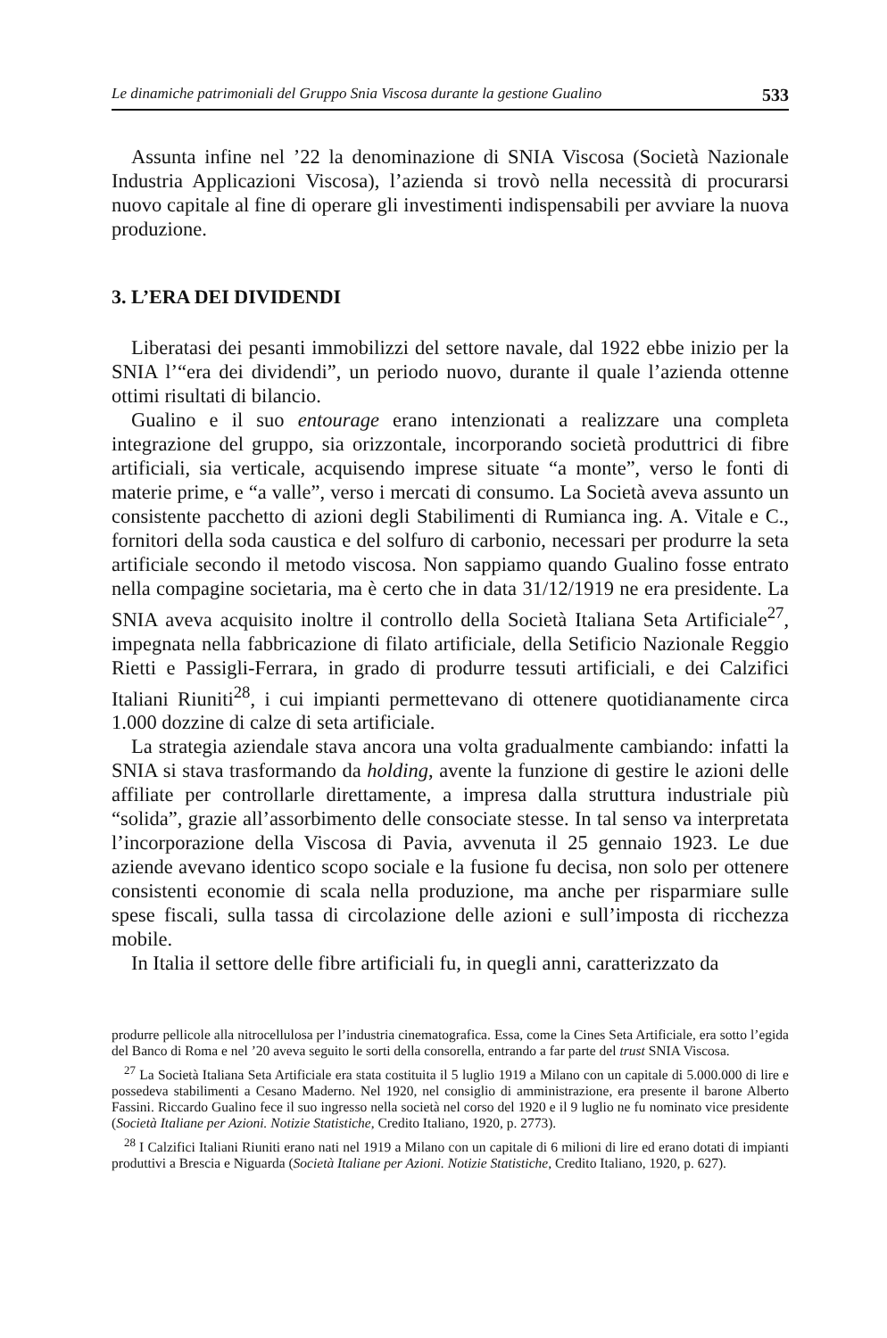Le dinamiche patrimoniali del Gruppo Snia Viscosa durante la gestione Gualino 533
Assunta infine nel ’22 la denominazione di SNIA Viscosa (Società Nazionale Industria Applicazioni Viscosa), l’azienda si trovò nella necessità di procurarsi nuovo capitale al fine di operare gli investimenti indispensabili per avviare la nuova produzione.
3. L’ERA DEI DIVIDENDI
Liberatasi dei pesanti immobilizzi del settore navale, dal 1922 ebbe inizio per la SNIA l’“era dei dividendi”, un periodo nuovo, durante il quale l’azienda ottenne ottimi risultati di bilancio.
Gualino e il suo entourage erano intenzionati a realizzare una completa integrazione del gruppo, sia orizzontale, incorporando società produttrici di fibre artificiali, sia verticale, acquisendo imprese situate “a monte”, verso le fonti di materie prime, e “a valle”, verso i mercati di consumo. La Società aveva assunto un consistente pacchetto di azioni degli Stabilimenti di Rumianca ing. A. Vitale e C., fornitori della soda caustica e del solfuro di carbonio, necessari per produrre la seta artificiale secondo il metodo viscosa. Non sappiamo quando Gualino fosse entrato nella compagine societaria, ma è certo che in data 31/12/1919 ne era presidente. La SNIA aveva acquisito inoltre il controllo della Società Italiana Seta Artificiale<sup>27</sup>, impegnata nella fabbricazione di filato artificiale, della Setificio Nazionale Reggio Rietti e Passigli-Ferrara, in grado di produrre tessuti artificiali, e dei Calzifici Italiani Riuniti<sup>28</sup>, i cui impianti permettevano di ottenere quotidianamente circa 1.000 dozzine di calze di seta artificiale.
La strategia aziendale stava ancora una volta gradualmente cambiando: infatti la SNIA si stava trasformando da holding, avente la funzione di gestire le azioni delle affiliate per controllarle direttamente, a impresa dalla struttura industriale più “solida”, grazie all’assorbimento delle consociate stesse. In tal senso va interpretata l’incorporazione della Viscosa di Pavia, avvenuta il 25 gennaio 1923. Le due aziende avevano identico scopo sociale e la fusione fu decisa, non solo per ottenere consistenti economie di scala nella produzione, ma anche per risparmiare sulle spese fiscali, sulla tassa di circolazione delle azioni e sull’imposta di ricchezza mobile.
In Italia il settore delle fibre artificiali fu, in quegli anni, caratterizzato da
produrre pellicole alla nitrocellulosa per l’industria cinematografica. Essa, come la Cines Seta Artificiale, era sotto l’egida del Banco di Roma e nel ’20 aveva seguito le sorti della consorella, entrando a far parte del trust SNIA Viscosa.
<sup>27</sup> La Società Italiana Seta Artificiale era stata costituita il 5 luglio 1919 a Milano con un capitale di 5.000.000 di lire e possedeva stabilimenti a Cesano Maderno. Nel 1920, nel consiglio di amministrazione, era presente il barone Alberto Fassini. Riccardo Gualino fece il suo ingresso nella società nel corso del 1920 e il 9 luglio ne fu nominato vice presidente (Società Italiane per Azioni. Notizie Statistiche, Credito Italiano, 1920, p. 2773).
<sup>28</sup> I Calzifici Italiani Riuniti erano nati nel 1919 a Milano con un capitale di 6 milioni di lire ed erano dotati di impianti produttivi a Brescia e Niguarda (Società Italiane per Azioni. Notizie Statistiche, Credito Italiano, 1920, p. 627).